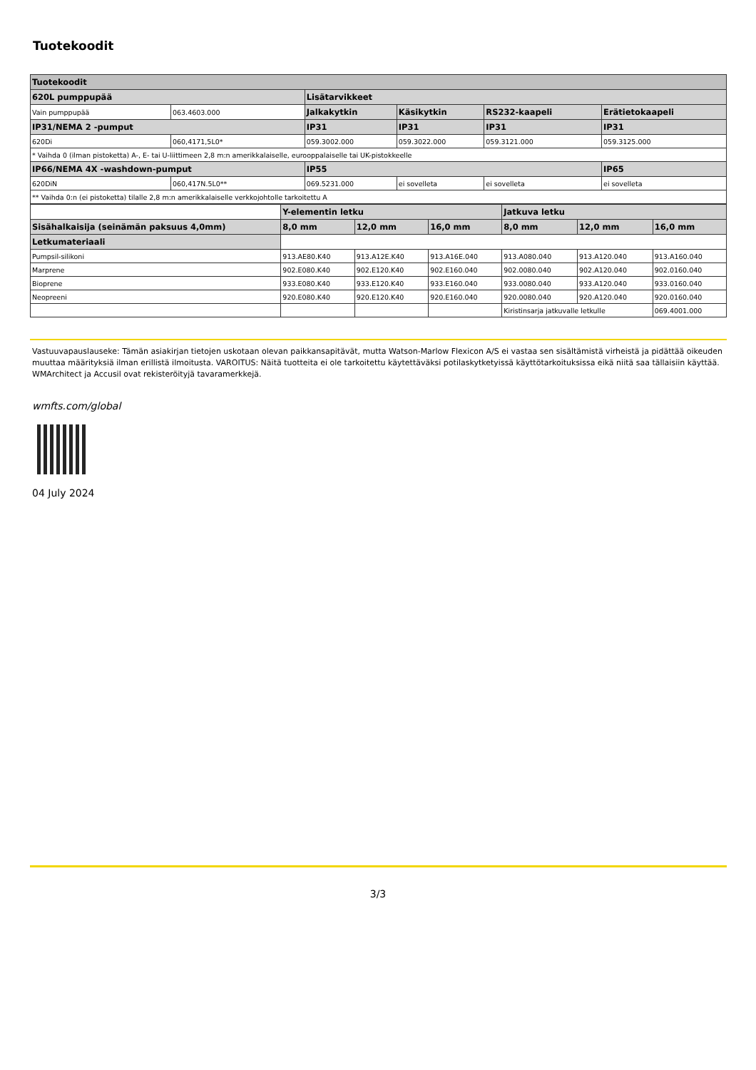Tuotekoodit
| Tuotekoodit | | | | | |
| --- | --- | --- | --- | --- | --- |
| 620L pumppupää | | Lisätarvikkeet | | | |
| Vain pumppupää | 063.4603.000 | Jalkakytkin | Käsikytkin | RS232-kaapeli | Erätietokaapeli |
| IP31/NEMA 2 -pumput | | IP31 | IP31 | IP31 | IP31 |
| 620Di | 060,4171,5L0* | 059.3002.000 | 059.3022.000 | 059.3121.000 | 059.3125.000 |
| * Vaihda 0 (ilman pistoketta) A-, E- tai U-liittimeen 2,8 m:n amerikkalaiselle, eurooppalaiselle tai UK-pistokkeelle | | | | | |
| IP66/NEMA 4X -washdown-pumput | | IP55 | | | IP65 |
| 620DiN | 060,417N.5L0** | 069.5231.000 | ei sovelleta | ei sovelleta | ei sovelleta |
| ** Vaihda 0:n (ei pistoketta) tilalle 2,8 m:n amerikkalaiselle verkkojohtolle tarkoitettu A | | | | | |
| | Y-elementin letku | | | Jatkuva letku | | |
| Sisähalkaisija (seinämän paksuus 4,0mm) | 8,0 mm | 12,0 mm | 16,0 mm | 8,0 mm | 12,0 mm | 16,0 mm |
| Letkumateriaali | | | | | | |
| Pumpsil-silikoni | 913.AE80.K40 | 913.A12E.K40 | 913.A16E.040 | 913.A080.040 | 913.A120.040 | 913.A160.040 |
| Marprene | 902.E080.K40 | 902.E120.K40 | 902.E160.040 | 902.0080.040 | 902.A120.040 | 902.0160.040 |
| Bioprene | 933.E080.K40 | 933.E120.K40 | 933.E160.040 | 933.0080.040 | 933.A120.040 | 933.0160.040 |
| Neopreeni | 920.E080.K40 | 920.E120.K40 | 920.E160.040 | 920.0080.040 | 920.A120.040 | 920.0160.040 |
| | | | | Kiristinsarja jatkuvalle letkulle | | 069.4001.000 |
Vastuuvapauslauseke: Tämän asiakirjan tietojen uskotaan olevan paikkansapitävät, mutta Watson-Marlow Flexicon A/S ei vastaa sen sisältämistä virheistä ja pidättää oikeuden muuttaa määrityksiä ilman erillistä ilmoitusta. VAROITUS: Näitä tuotteita ei ole tarkoitettu käytettäväksi potilaskytketyissä käyttötarkoituksissa eikä niitä saa tällaisiin käyttää. WMArchitect ja Accusil ovat rekisteröityjä tavaramerkkejä.
wmfts.com/global
04 July 2024
3/3